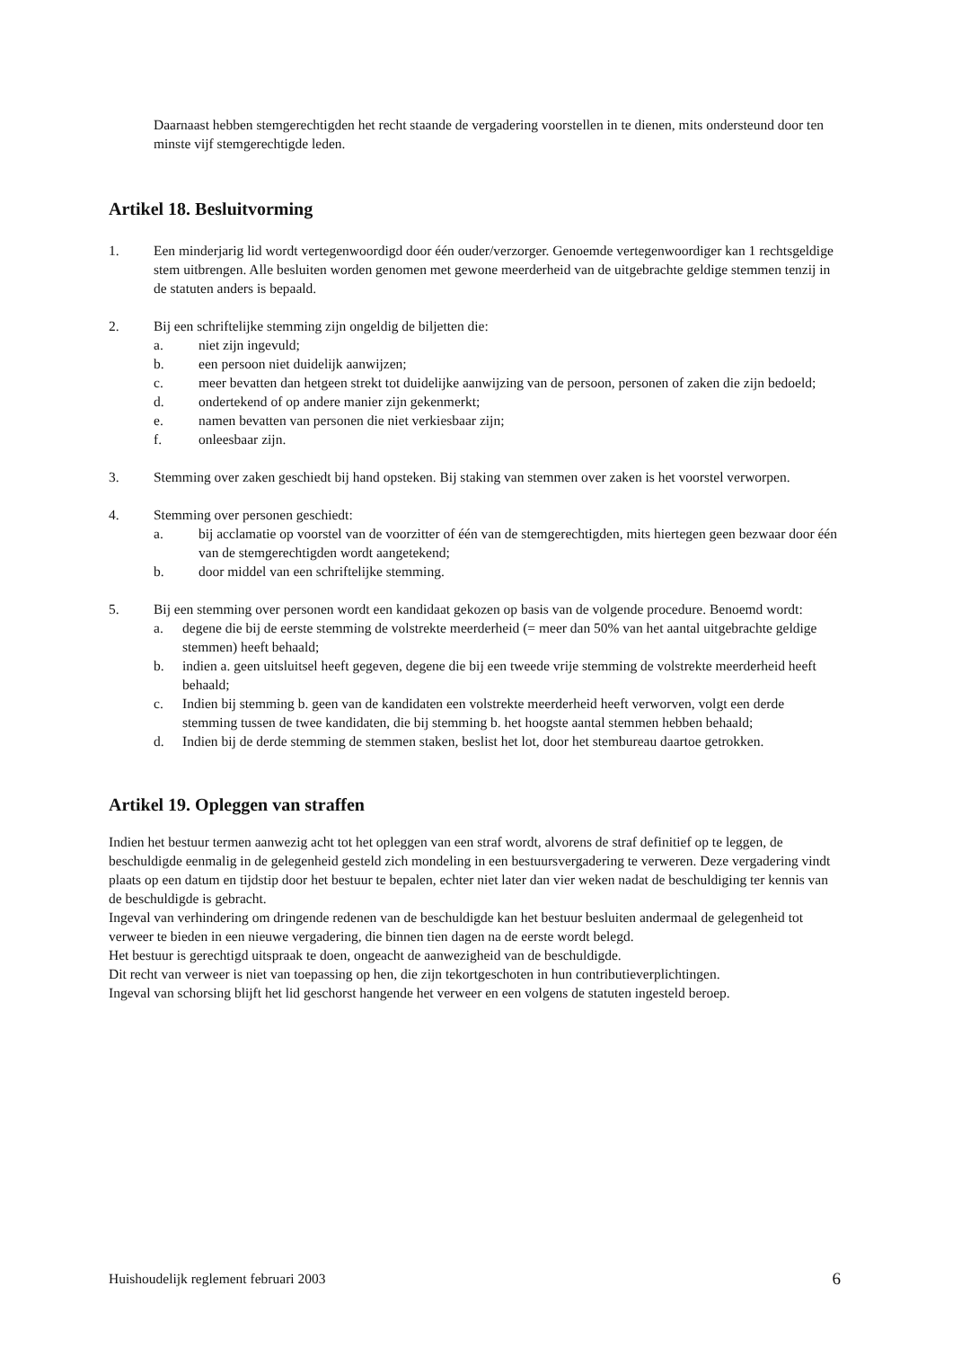Daarnaast hebben stemgerechtigden het recht staande de vergadering voorstellen in te dienen, mits ondersteund door ten minste vijf stemgerechtigde leden.
Artikel 18. Besluitvorming
1. Een minderjarig lid wordt vertegenwoordigd door één ouder/verzorger. Genoemde vertegenwoordiger kan 1 rechtsgeldige stem uitbrengen. Alle besluiten worden genomen met gewone meerderheid van de uitgebrachte geldige stemmen tenzij in de statuten anders is bepaald.
2. Bij een schriftelijke stemming zijn ongeldig de biljetten die:
a. niet zijn ingevuld;
b. een persoon niet duidelijk aanwijzen;
c. meer bevatten dan hetgeen strekt tot duidelijke aanwijzing van de persoon, personen of zaken die zijn bedoeld;
d. ondertekend of op andere manier zijn gekenmerkt;
e. namen bevatten van personen die niet verkiesbaar zijn;
f. onleesbaar zijn.
3. Stemming over zaken geschiedt bij hand opsteken. Bij staking van stemmen over zaken is het voorstel verworpen.
4. Stemming over personen geschiedt:
a. bij acclamatie op voorstel van de voorzitter of één van de stemgerechtigden, mits hiertegen geen bezwaar door één van de stemgerechtigden wordt aangetekend;
b. door middel van een schriftelijke stemming.
5. Bij een stemming over personen wordt een kandidaat gekozen op basis van de volgende procedure. Benoemd wordt:
a. degene die bij de eerste stemming de volstrekte meerderheid (= meer dan 50% van het aantal uitgebrachte geldige stemmen) heeft behaald;
b. indien a. geen uitsluitsel heeft gegeven, degene die bij een tweede vrije stemming de volstrekte meerderheid heeft behaald;
c. Indien bij stemming b. geen van de kandidaten een volstrekte meerderheid heeft verworven, volgt een derde stemming tussen de twee kandidaten, die bij stemming b. het hoogste aantal stemmen hebben behaald;
d. Indien bij de derde stemming de stemmen staken, beslist het lot, door het stembureau daartoe getrokken.
Artikel 19. Opleggen van straffen
Indien het bestuur termen aanwezig acht tot het opleggen van een straf wordt, alvorens de straf definitief op te leggen, de beschuldigde eenmalig in de gelegenheid gesteld zich mondeling in een bestuursvergadering te verweren. Deze vergadering vindt plaats op een datum en tijdstip door het bestuur te bepalen, echter niet later dan vier weken nadat de beschuldiging ter kennis van de beschuldigde is gebracht.
Ingeval van verhindering om dringende redenen van de beschuldigde kan het bestuur besluiten andermaal de gelegenheid tot verweer te bieden in een nieuwe vergadering, die binnen tien dagen na de eerste wordt belegd.
Het bestuur is gerechtigd uitspraak te doen, ongeacht de aanwezigheid van de beschuldigde.
Dit recht van verweer is niet van toepassing op hen, die zijn tekortgeschoten in hun contributieverplichtingen.
Ingeval van schorsing blijft het lid geschorst hangende het verweer en een volgens de statuten ingesteld beroep.
Huishoudelijk reglement februari 2003 6